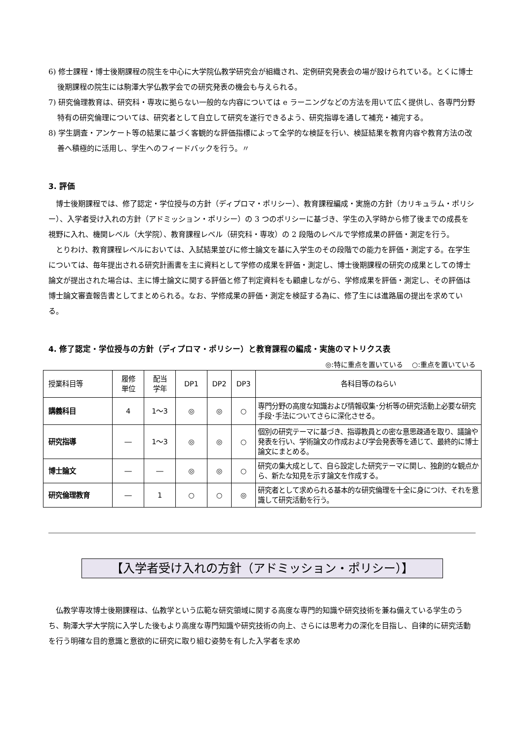6) 修士課程・博士後期課程の院生を中心に大学院仏教学研究会が組織され、定例研究発表会の場が設けられている。とくに博士後期課程の院生には駒澤大学仏教学会での研究発表の機会も与えられる。
7) 研究倫理教育は、研究科・専攻に拠らない一般的な内容については e ラーニングなどの方法を用いて広く提供し、各専門分野特有の研究倫理については、研究者として自立して研究を遂行できるよう、研究指導を通して補充・補完する。
8) 学生調査・アンケート等の結果に基づく客観的な評価指標によって全学的な検証を行い、検証結果を教育内容や教育方法の改善へ積極的に活用し、学生へのフィードバックを行う。〃
3. 評価
博士後期課程では、修了認定・学位授与の方針（ディプロマ・ポリシー）、教育課程編成・実施の方針（カリキュラム・ポリシー）、入学者受け入れの方針（アドミッション・ポリシー）の 3 つのポリシーに基づき、学生の入学時から修了後までの成長を視野に入れ、機関レベル（大学院）、教育課程レベル（研究科・専攻）の 2 段階のレベルで学修成果の評価・測定を行う。
とりわけ、教育課程レベルにおいては、入試結果並びに修士論文を基に入学生のその段階での能力を評価・測定する。在学生については、毎年提出される研究計画書を主に資料として学修の成果を評価・測定し、博士後期課程の研究の成果としての博士論文が提出された場合は、主に博士論文に関する評価と修了判定資料をも顧慮しながら、学修成果を評価・測定し、その評価は博士論文審査報告書としてまとめられる。なお、学修成果の評価・測定を検証する為に、修了生には進路届の提出を求めている。
4. 修了認定・学位授与の方針（ディプロマ・ポリシー）と教育課程の編成・実施のマトリクス表
◎:特に重点を置いている　 ○:重点を置いている
| 授業科目等 | 履修 単位 | 配当 学年 | DP1 | DP2 | DP3 | 各科目等のねらい |
| --- | --- | --- | --- | --- | --- | --- |
| 講義科目 | 4 | 1～3 | ◎ | ◎ | ○ | 専門分野の高度な知識および情報収集･分析等の研究活動上必要な研究手段･手法についてさらに深化させる。 |
| 研究指導 | ― | 1～3 | ◎ | ◎ | ○ | 個別の研究テーマに基づき、指導教員との密な意思疎通を取り、議論や発表を行い、学術論文の作成および学会発表等を通じて、最終的に博士論文にまとめる。 |
| 博士論文 | ― | ― | ◎ | ◎ | ○ | 研究の集大成として、自ら設定した研究テーマに関し、独創的な観点から、新たな知見を示す論文を作成する。 |
| 研究倫理教育 | ― | 1 | ○ | ○ | ◎ | 研究者として求められる基本的な研究倫理を十全に身につけ、それを意識して研究活動を行う。 |
【入学者受け入れの方針（アドミッション・ポリシー）】
仏教学専攻博士後期課程は、仏教学という広範な研究領域に関する高度な専門的知識や研究技術を兼ね備えている学生のうち、駒澤大学大学院に入学した後もより高度な専門知識や研究技術の向上、さらには思考力の深化を目指し、自律的に研究活動を行う明確な目的意識と意欲的に研究に取り組む姿勢を有した入学者を求め